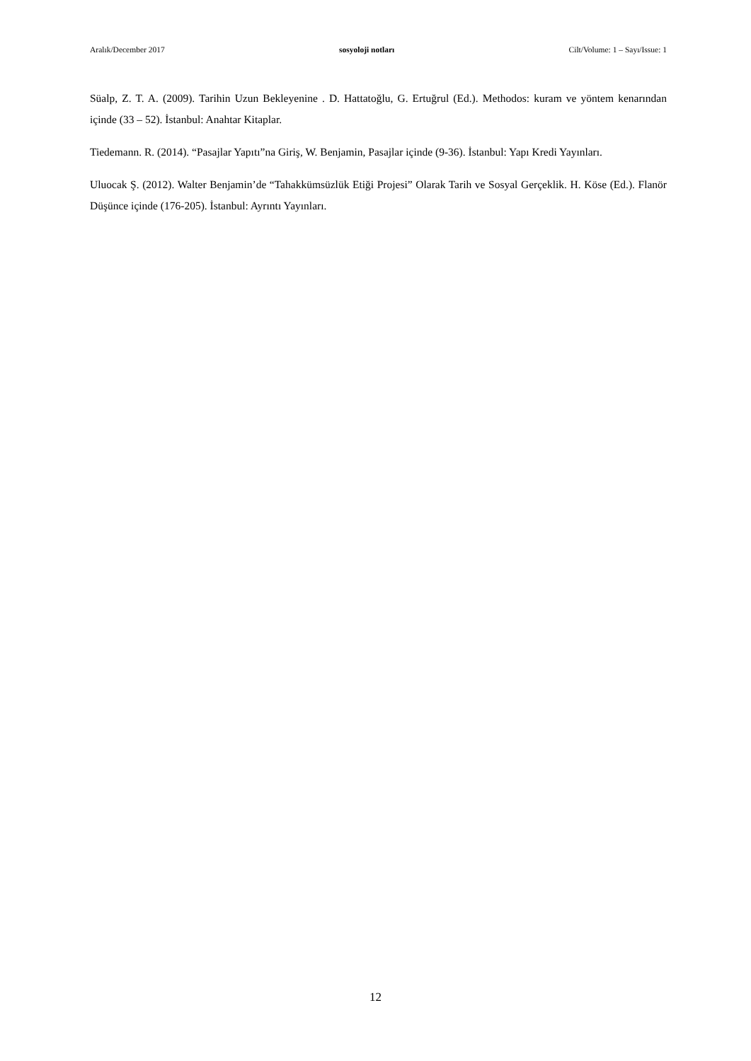Aralık/December 2017 sosyoloji notları Cilt/Volume: 1 – Sayı/Issue: 1
Süalp, Z. T. A. (2009). Tarihin Uzun Bekleyenine . D. Hattatoğlu, G. Ertuğrul (Ed.). Methodos: kuram ve yöntem kenarından içinde (33 – 52). İstanbul: Anahtar Kitaplar.
Tiedemann. R. (2014). “Pasajlar Yapıtı”na Giriş, W. Benjamin, Pasajlar içinde (9-36). İstanbul: Yapı Kredi Yayınları.
Uluocak Ş. (2012). Walter Benjamin’de “Tahakkümsüzlük Etiği Projesi” Olarak Tarih ve Sosyal Gerçeklik. H. Köse (Ed.). Flanör Düşünce içinde (176-205). İstanbul: Ayrıntı Yayınları.
12